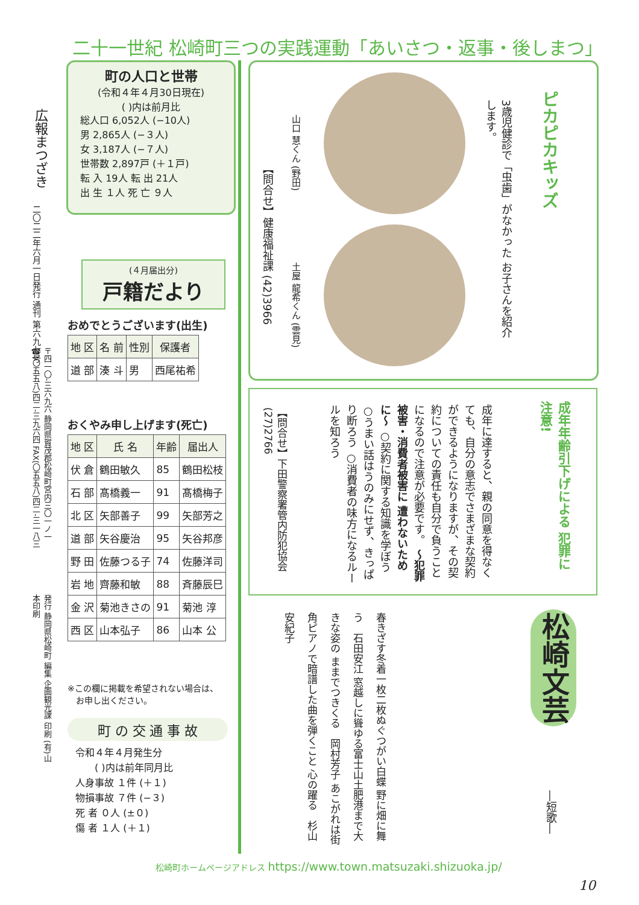二十一世紀 松崎町三つの実践運動「あいさつ・返事・後しまつ」
広報まつざき
二〇二二年六月一日発行 通刊 第六九七号
〒四一〇-三六九六 静岡県賀茂郡松崎町宮内三〇一ノ一 ☎(〇五五八)四二-三九六四 FAX(〇五五八)四二-三一八三
発行 静岡県松崎町 編集 企画観光課 印刷 (有)山本印刷
町の人口と世帯
(令和４年４月30日現在)
( )内は前月比
総人口 6,052人 (−10人)
男 2,865人 (−３人)
女 3,187人 (−７人)
世帯数 2,897戸 (＋１戸)
転 入 19人 転 出 21人
出 生 １人 死 亡 ９人
(４月届出分)
戸籍だより
おめでとうございます(出生)
| 地 区 | 名 前 | 性別 | 保護者 |
| --- | --- | --- | --- |
| 道 部 | 湊 斗 | 男 | 西尾祐希 |
おくやみ申し上げます(死亡)
| 地 区 | 氏 名 | 年齢 | 届出人 |
| --- | --- | --- | --- |
| 伏 倉 | 鶴田敏久 | 85 | 鶴田松枝 |
| 石 部 | 髙橋義一 | 91 | 髙橋梅子 |
| 北 区 | 矢部善子 | 99 | 矢部芳之 |
| 道 部 | 矢谷慶治 | 95 | 矢谷邦彦 |
| 野 田 | 佐藤つる子 | 74 | 佐藤洋司 |
| 岩 地 | 齊藤和敏 | 88 | 斉藤辰巳 |
| 金 沢 | 菊池きさの | 91 | 菊池 淳 |
| 西 区 | 山本弘子 | 86 | 山本 公 |
※この欄に掲載を希望されない場合は、
　お申し出ください。
町 の 交 通 事 故
令和４年４月発生分
　　( )内は前年同月比
人身事故 １件 (＋１)
物損事故 ７件 (−３)
死 者 ０人 (±０)
傷 者 １人 (＋１)
ピカピカキッズ
3歳児健診で「虫歯」がなかった お子さんを紹介します。
山口 慧くん (野田)
土屋 龍希くん (雲見)
【問合せ】健康福祉課 (42)3966
成年年齢引下げによる 犯罪に注意!
成年に達すると、親の同意を得なくても、自分の意志でさまざまな契約ができるようになりますが、その契約についての責任も自分で負うことになるので注意が必要です。 〜犯罪被害・消費者被害に 遭わないために〜 ○契約に関する知識を学ぼう ○うまい話はうのみにせず、きっぱり断ろう ○消費者の味方になるルールを知ろう
【問合せ】下田警察署管内防犯協会 (27)2766
松崎文芸
―短歌―
春きざす冬着一枚二枚ぬぐつがい白蝶 野に畑に舞う　石田安江 窓越しに聳ゆる富士山土肥港まで大きな姿の ままでつきくる　岡村芳子 あこがれは街角ピアノで暗譜した曲を弾くこと 心の躍る　杉山安紀子
松崎町ホームページアドレス https://www.town.matsuzaki.shizuoka.jp/
10